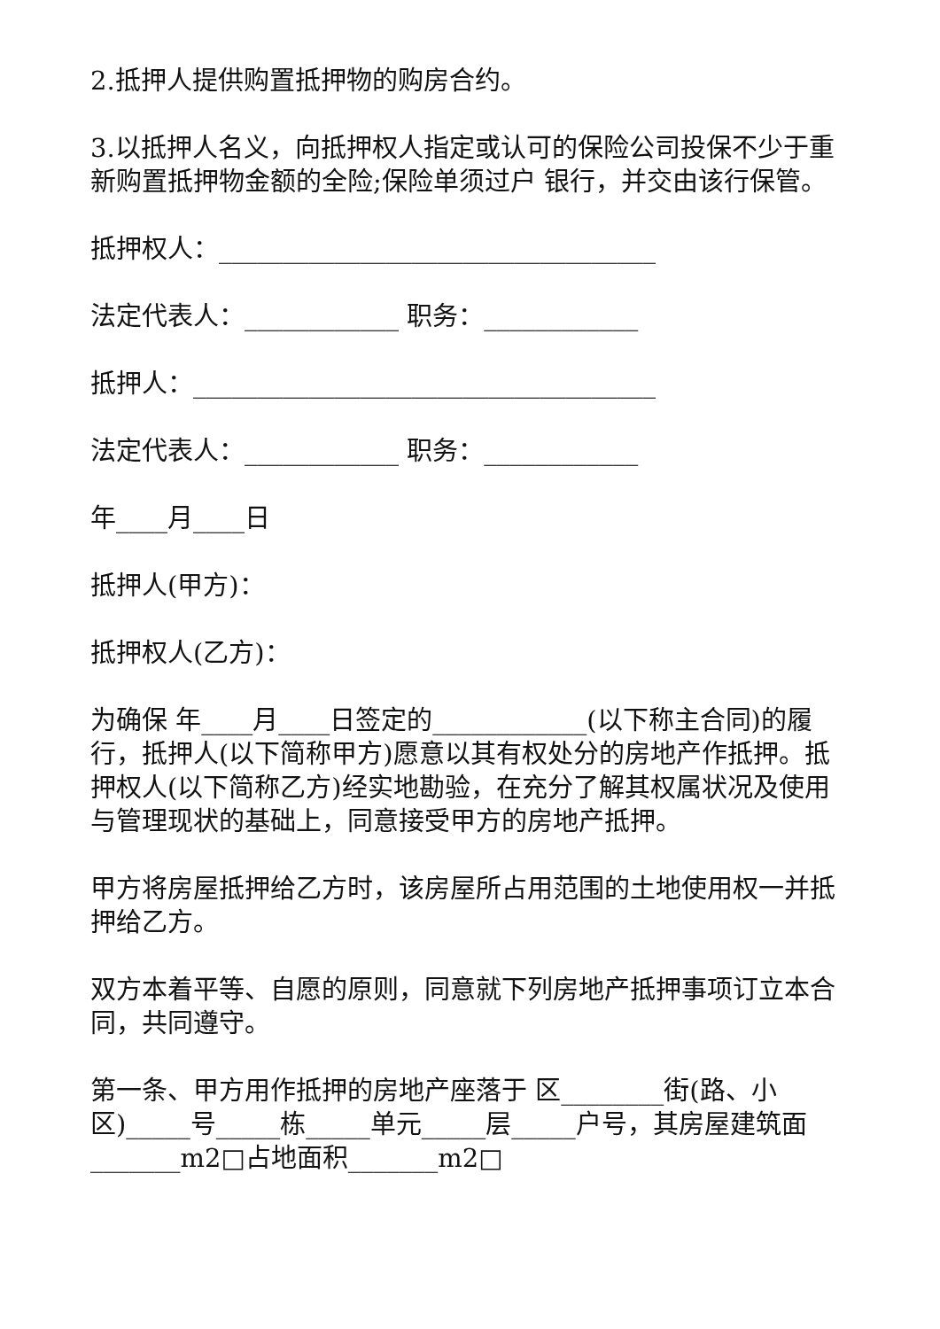2.抵押人提供购置抵押物的购房合约。
3.以抵押人名义，向抵押权人指定或认可的保险公司投保不少于重新购置抵押物金额的全险;保险单须过户 银行，并交由该行保管。
抵押权人：__________________________________
法定代表人：____________ 职务：____________
抵押人：____________________________________
法定代表人：____________ 职务：____________
年____月____日
抵押人(甲方)：
抵押权人(乙方)：
为确保 年____月____日签定的____________(以下称主合同)的履行，抵押人(以下简称甲方)愿意以其有权处分的房地产作抵押。抵押权人(以下简称乙方)经实地勘验，在充分了解其权属状况及使用与管理现状的基础上，同意接受甲方的房地产抵押。
甲方将房屋抵押给乙方时，该房屋所占用范围的土地使用权一并抵押给乙方。
双方本着平等、自愿的原则，同意就下列房地产抵押事项订立本合同，共同遵守。
第一条、甲方用作抵押的房地产座落于 区________街(路、小区)_____号_____栋_____单元_____层_____户号，其房屋建筑面_______m2□占地面积_______m2□